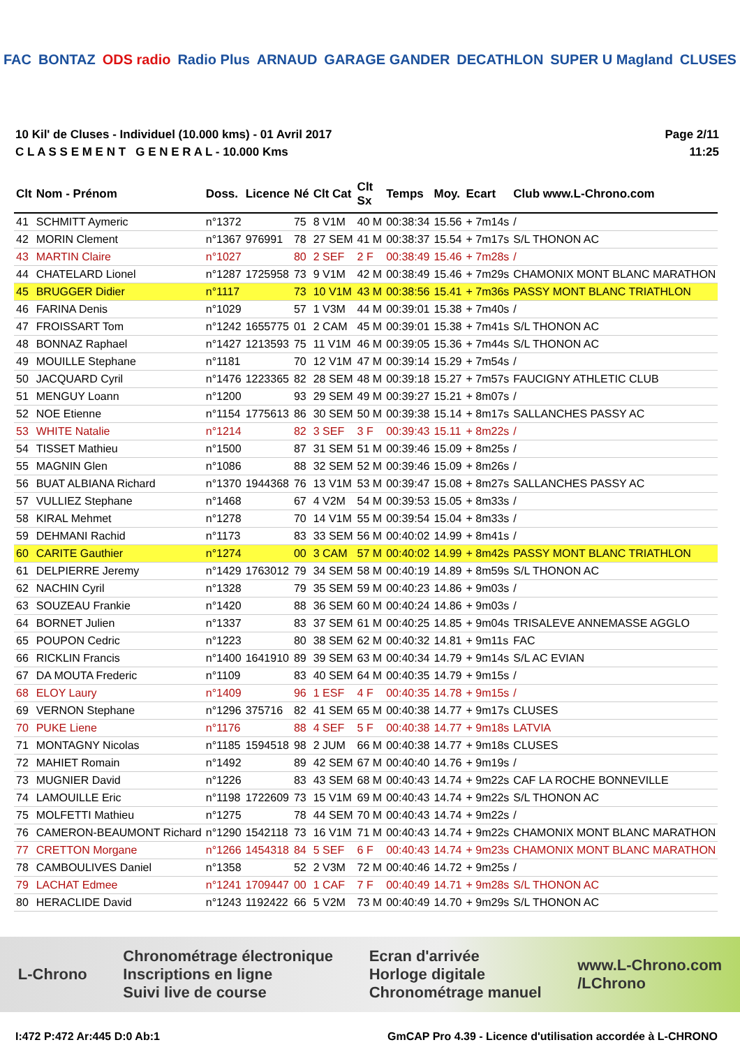FAC BONTAZ ODS radio Radio Plus ARNAUD GARAGE GANDER DECATHLON SUPER U Magland CLUSES
10 Kil' de Cluses - Individuel (10.000 kms) - 01 Avril 2017
C L A S S E M E N T G E N E R A L - 10.000 Kms
Page 2/11
11:25
| Clt | Nom - Prénom | Doss. | Licence | Né | Clt Cat | Clt Sx | Temps | Moy. | Ecart | Club www.L-Chrono.com |
| --- | --- | --- | --- | --- | --- | --- | --- | --- | --- | --- |
| 41 | SCHMITT Aymeric | n°1372 | | 75 | 8 V1M | 40 M | 00:38:34 | 15.56 | + 7m14s | / |
| 42 | MORIN Clement | n°1367 | 976991 | 78 | 27 SEM | 41 M | 00:38:37 | 15.54 | + 7m17s | S/L THONON AC |
| 43 | MARTIN Claire | n°1027 | | 80 | 2 SEF | 2 F | 00:38:49 | 15.46 | + 7m28s | / |
| 44 | CHATELARD Lionel | n°1287 | 1725958 | 73 | 9 V1M | 42 M | 00:38:49 | 15.46 | + 7m29s | CHAMONIX MONT BLANC MARATHON |
| 45 | BRUGGER Didier | n°1117 | | 73 | 10 V1M | 43 M | 00:38:56 | 15.41 | + 7m36s | PASSY MONT BLANC TRIATHLON |
| 46 | FARINA Denis | n°1029 | | 57 | 1 V3M | 44 M | 00:39:01 | 15.38 | + 7m40s | / |
| 47 | FROISSART Tom | n°1242 | 1655775 | 01 | 2 CAM | 45 M | 00:39:01 | 15.38 | + 7m41s | S/L THONON AC |
| 48 | BONNAZ Raphael | n°1427 | 1213593 | 75 | 11 V1M | 46 M | 00:39:05 | 15.36 | + 7m44s | S/L THONON AC |
| 49 | MOUILLE Stephane | n°1181 | | 70 | 12 V1M | 47 M | 00:39:14 | 15.29 | + 7m54s | / |
| 50 | JACQUARD Cyril | n°1476 | 1223365 | 82 | 28 SEM | 48 M | 00:39:18 | 15.27 | + 7m57s | FAUCIGNY ATHLETIC CLUB |
| 51 | MENGUY Loann | n°1200 | | 93 | 29 SEM | 49 M | 00:39:27 | 15.21 | + 8m07s | / |
| 52 | NOE Etienne | n°1154 | 1775613 | 86 | 30 SEM | 50 M | 00:39:38 | 15.14 | + 8m17s | SALLANCHES PASSY AC |
| 53 | WHITE Natalie | n°1214 | | 82 | 3 SEF | 3 F | 00:39:43 | 15.11 | + 8m22s | / |
| 54 | TISSET Mathieu | n°1500 | | 87 | 31 SEM | 51 M | 00:39:46 | 15.09 | + 8m25s | / |
| 55 | MAGNIN Glen | n°1086 | | 88 | 32 SEM | 52 M | 00:39:46 | 15.09 | + 8m26s | / |
| 56 | BUAT ALBIANA Richard | n°1370 | 1944368 | 76 | 13 V1M | 53 M | 00:39:47 | 15.08 | + 8m27s | SALLANCHES PASSY AC |
| 57 | VULLIEZ Stephane | n°1468 | | 67 | 4 V2M | 54 M | 00:39:53 | 15.05 | + 8m33s | / |
| 58 | KIRAL Mehmet | n°1278 | | 70 | 14 V1M | 55 M | 00:39:54 | 15.04 | + 8m33s | / |
| 59 | DEHMANI Rachid | n°1173 | | 83 | 33 SEM | 56 M | 00:40:02 | 14.99 | + 8m41s | / |
| 60 | CARITE Gauthier | n°1274 | | 00 | 3 CAM | 57 M | 00:40:02 | 14.99 | + 8m42s | PASSY MONT BLANC TRIATHLON |
| 61 | DELPIERRE Jeremy | n°1429 | 1763012 | 79 | 34 SEM | 58 M | 00:40:19 | 14.89 | + 8m59s | S/L THONON AC |
| 62 | NACHIN Cyril | n°1328 | | 79 | 35 SEM | 59 M | 00:40:23 | 14.86 | + 9m03s | / |
| 63 | SOUZEAU Frankie | n°1420 | | 88 | 36 SEM | 60 M | 00:40:24 | 14.86 | + 9m03s | / |
| 64 | BORNET Julien | n°1337 | | 83 | 37 SEM | 61 M | 00:40:25 | 14.85 | + 9m04s | TRISALEVE ANNEMASSE AGGLO |
| 65 | POUPON Cedric | n°1223 | | 80 | 38 SEM | 62 M | 00:40:32 | 14.81 | + 9m11s | FAC |
| 66 | RICKLIN Francis | n°1400 | 1641910 | 89 | 39 SEM | 63 M | 00:40:34 | 14.79 | + 9m14s | S/L AC EVIAN |
| 67 | DA MOUTA Frederic | n°1109 | | 83 | 40 SEM | 64 M | 00:40:35 | 14.79 | + 9m15s | / |
| 68 | ELOY Laury | n°1409 | | 96 | 1 ESF | 4 F | 00:40:35 | 14.78 | + 9m15s | / |
| 69 | VERNON Stephane | n°1296 | 375716 | 82 | 41 SEM | 65 M | 00:40:38 | 14.77 | + 9m17s | CLUSES |
| 70 | PUKE Liene | n°1176 | | 88 | 4 SEF | 5 F | 00:40:38 | 14.77 | + 9m18s | LATVIA |
| 71 | MONTAGNY Nicolas | n°1185 | 1594518 | 98 | 2 JUM | 66 M | 00:40:38 | 14.77 | + 9m18s | CLUSES |
| 72 | MAHIET Romain | n°1492 | | 89 | 42 SEM | 67 M | 00:40:40 | 14.76 | + 9m19s | / |
| 73 | MUGNIER David | n°1226 | | 83 | 43 SEM | 68 M | 00:40:43 | 14.74 | + 9m22s | CAF LA ROCHE BONNEVILLE |
| 74 | LAMOUILLE Eric | n°1198 | 1722609 | 73 | 15 V1M | 69 M | 00:40:43 | 14.74 | + 9m22s | S/L THONON AC |
| 75 | MOLFETTI Mathieu | n°1275 | | 78 | 44 SEM | 70 M | 00:40:43 | 14.74 | + 9m22s | / |
| 76 | CAMERON-BEAUMONT Richard | n°1290 | 1542118 | 73 | 16 V1M | 71 M | 00:40:43 | 14.74 | + 9m22s | CHAMONIX MONT BLANC MARATHON |
| 77 | CRETTON Morgane | n°1266 | 1454318 | 84 | 5 SEF | 6 F | 00:40:43 | 14.74 | + 9m23s | CHAMONIX MONT BLANC MARATHON |
| 78 | CAMBOULIVES Daniel | n°1358 | | 52 | 2 V3M | 72 M | 00:40:46 | 14.72 | + 9m25s | / |
| 79 | LACHAT Edmee | n°1241 | 1709447 | 00 | 1 CAF | 7 F | 00:40:49 | 14.71 | + 9m28s | S/L THONON AC |
| 80 | HERACLIDE David | n°1243 | 1192422 | 66 | 5 V2M | 73 M | 00:40:49 | 14.70 | + 9m29s | S/L THONON AC |
L-Chrono Chronométrage électronique
Inscriptions en ligne
Suivi live de course Ecran d'arrivée
Horloge digitale
Chronométrage manuel www.L-Chrono.com
/LChrono
I:472 P:472 Ar:445 D:0 Ab:1 GmCAP Pro 4.39 - Licence d'utilisation accordée à L-CHRONO